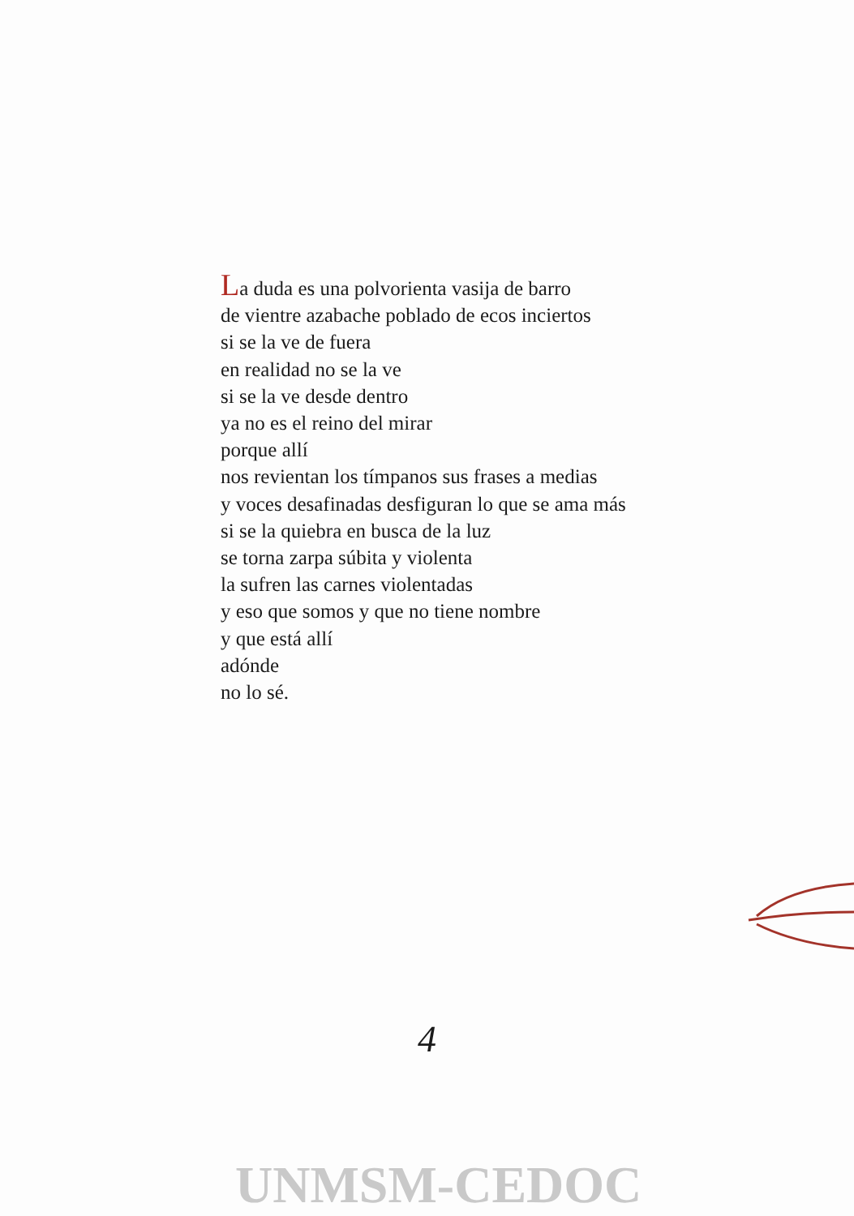La duda es una polvorienta vasija de barro
de vientre azabache poblado de ecos inciertos
si se la ve de fuera
en realidad no se la ve
si se la ve desde dentro
ya no es el reino del mirar
porque allí
nos revientan los tímpanos sus frases a medias
y voces desafinadas desfiguran lo que se ama más
si se la quiebra en busca de la luz
se torna zarpa súbita y violenta
la sufren las carnes violentadas
y eso que somos y que no tiene nombre
y que está allí
adónde
no lo sé.
4
UNMSM-CEDOC